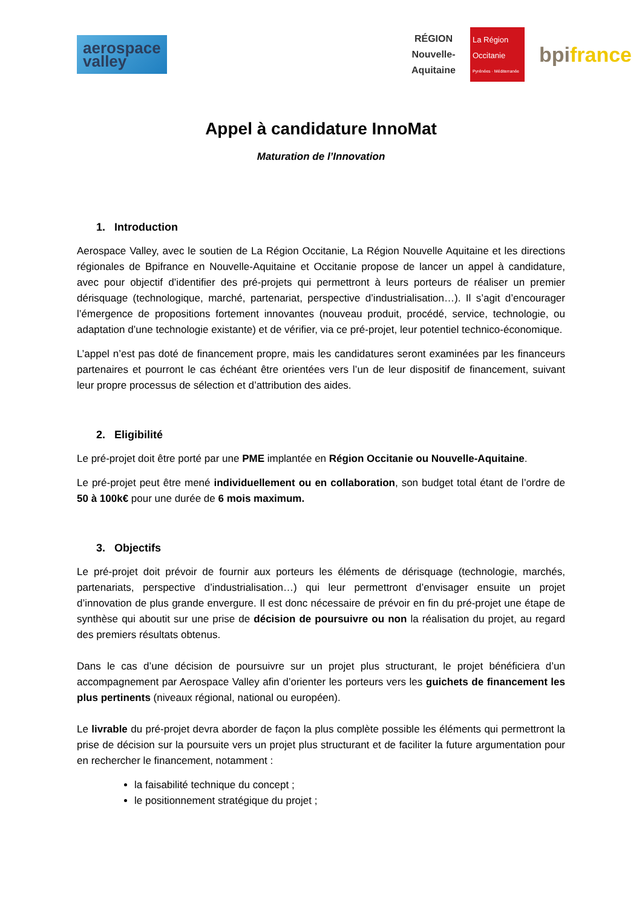aerospace
valley
RÉGION
Nouvelle-
Aquitaine
La Région
Occitanie
Pyrénées · Méditerranée
bpifrance
Appel à candidature InnoMat
Maturation de l’Innovation
1. Introduction
Aerospace Valley, avec le soutien de La Région Occitanie, La Région Nouvelle Aquitaine et les directions régionales de Bpifrance en Nouvelle-Aquitaine et Occitanie propose de lancer un appel à candidature, avec pour objectif d’identifier des pré-projets qui permettront à leurs porteurs de réaliser un premier dérisquage (technologique, marché, partenariat, perspective d’industrialisation…). Il s’agit d’encourager l’émergence de propositions fortement innovantes (nouveau produit, procédé, service, technologie, ou adaptation d’une technologie existante) et de vérifier, via ce pré-projet, leur potentiel technico-économique.
L’appel n’est pas doté de financement propre, mais les candidatures seront examinées par les financeurs partenaires et pourront le cas échéant être orientées vers l’un de leur dispositif de financement, suivant leur propre processus de sélection et d’attribution des aides.
2. Eligibilité
Le pré-projet doit être porté par une PME implantée en Région Occitanie ou Nouvelle-Aquitaine.
Le pré-projet peut être mené individuellement ou en collaboration, son budget total étant de l’ordre de 50 à 100k€ pour une durée de 6 mois maximum.
3. Objectifs
Le pré-projet doit prévoir de fournir aux porteurs les éléments de dérisquage (technologie, marchés, partenariats, perspective d’industrialisation…) qui leur permettront d’envisager ensuite un projet d’innovation de plus grande envergure. Il est donc nécessaire de prévoir en fin du pré-projet une étape de synthèse qui aboutit sur une prise de décision de poursuivre ou non la réalisation du projet, au regard des premiers résultats obtenus.
Dans le cas d’une décision de poursuivre sur un projet plus structurant, le projet bénéficiera d’un accompagnement par Aerospace Valley afin d’orienter les porteurs vers les guichets de financement les plus pertinents (niveaux régional, national ou européen).
Le livrable du pré-projet devra aborder de façon la plus complète possible les éléments qui permettront la prise de décision sur la poursuite vers un projet plus structurant et de faciliter la future argumentation pour en rechercher le financement, notamment :
la faisabilité technique du concept ;
le positionnement stratégique du projet ;